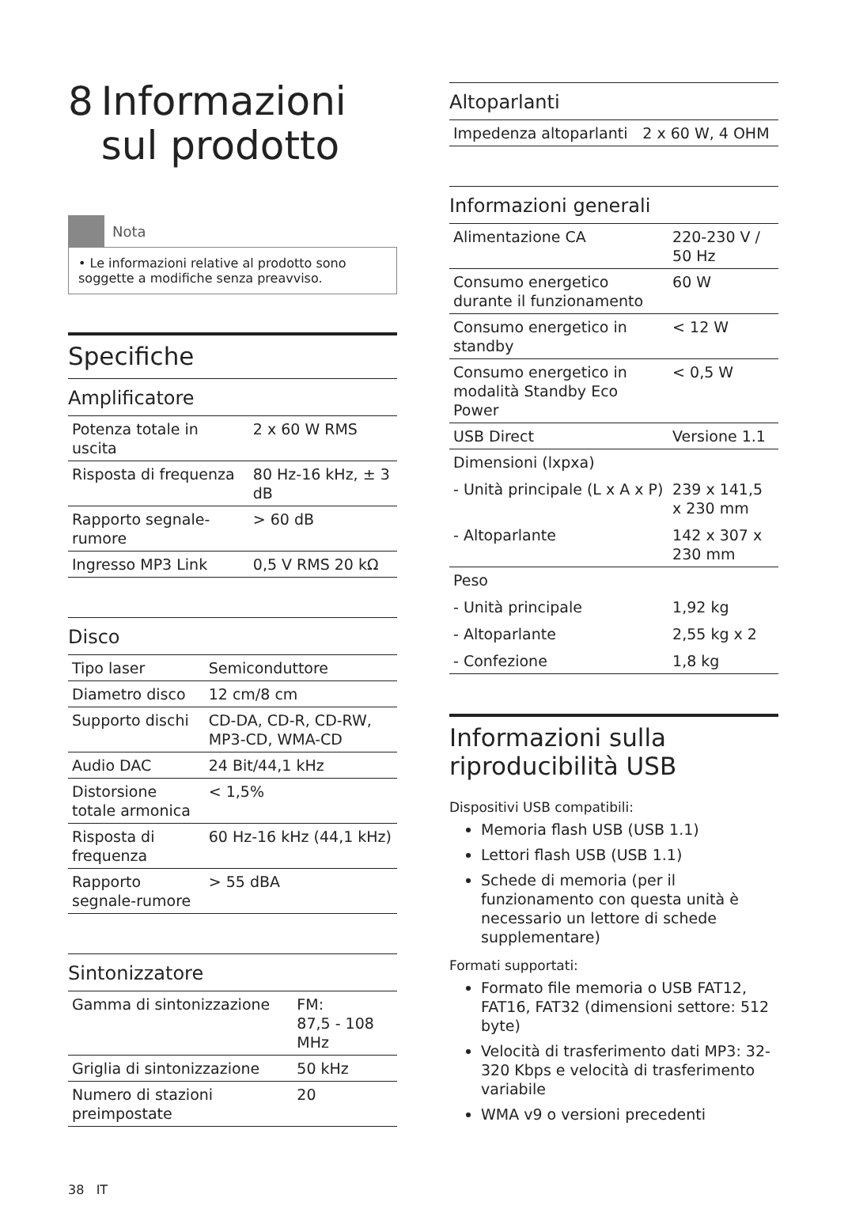8 Informazioni sul prodotto
Nota
• Le informazioni relative al prodotto sono soggette a modifiche senza preavviso.
Specifiche
Amplificatore
| Potenza totale in uscita | 2 x 60 W RMS |
| Risposta di frequenza | 80 Hz-16 kHz, ± 3 dB |
| Rapporto segnale-rumore | > 60 dB |
| Ingresso MP3 Link | 0,5 V RMS 20 kΩ |
Disco
| Tipo laser | Semiconduttore |
| Diametro disco | 12 cm/8 cm |
| Supporto dischi | CD-DA, CD-R, CD-RW, MP3-CD, WMA-CD |
| Audio DAC | 24 Bit/44,1 kHz |
| Distorsione totale armonica | < 1,5% |
| Risposta di frequenza | 60 Hz-16 kHz (44,1 kHz) |
| Rapporto segnale-rumore | > 55 dBA |
Sintonizzatore
| Gamma di sintonizzazione | FM: 87,5 - 108 MHz |
| Griglia di sintonizzazione | 50 kHz |
| Numero di stazioni preimpostate | 20 |
Altoparlanti
| Impedenza altoparlanti | 2 x 60 W, 4 OHM |
Informazioni generali
| Alimentazione CA | 220-230 V / 50 Hz |
| Consumo energetico durante il funzionamento | 60 W |
| Consumo energetico in standby | < 12 W |
| Consumo energetico in modalità Standby Eco Power | < 0,5 W |
| USB Direct | Versione 1.1 |
| Dimensioni (lxpxa) | |
| - Unità principale (L x A x P) | 239 x 141,5 x 230 mm |
| - Altoparlante | 142 x 307 x 230 mm |
| Peso | |
| - Unità principale | 1,92 kg |
| - Altoparlante | 2,55 kg x 2 |
| - Confezione | 1,8 kg |
Informazioni sulla riproducibilità USB
Dispositivi USB compatibili:
Memoria flash USB (USB 1.1)
Lettori flash USB (USB 1.1)
Schede di memoria (per il funzionamento con questa unità è necessario un lettore di schede supplementare)
Formati supportati:
Formato file memoria o USB FAT12, FAT16, FAT32 (dimensioni settore: 512 byte)
Velocità di trasferimento dati MP3: 32-320 Kbps e velocità di trasferimento variabile
WMA v9 o versioni precedenti
38 IT